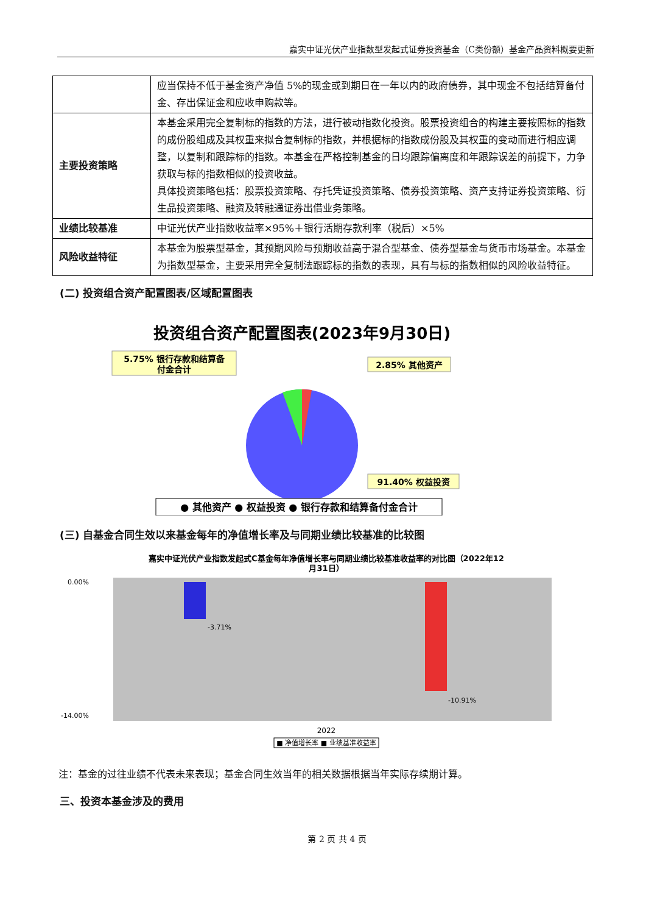嘉实中证光伏产业指数型发起式证券投资基金（C类份额）基金产品资料概要更新
| | 应当保持不低于基金资产净值 5%的现金或到期日在一年以内的政府债券，其中现金不包括结算备付金、存出保证金和应收申购款等。 |
| 主要投资策略 | 本基金采用完全复制标的指数的方法，进行被动指数化投资。股票投资组合的构建主要按照标的指数的成份股组成及其权重来拟合复制标的指数，并根据标的指数成份股及其权重的变动而进行相应调整，以复制和跟踪标的指数。本基金在严格控制基金的日均跟踪偏离度和年跟踪误差的前提下，力争获取与标的指数相似的投资收益。 具体投资策略包括：股票投资策略、存托凭证投资策略、债券投资策略、资产支持证券投资策略、衍生品投资策略、融资及转融通证券出借业务策略。 |
| 业绩比较基准 | 中证光伏产业指数收益率×95%＋银行活期存款利率（税后）×5% |
| 风险收益特征 | 本基金为股票型基金，其预期风险与预期收益高于混合型基金、债券型基金与货币市场基金。本基金为指数型基金，主要采用完全复制法跟踪标的指数的表现，具有与标的指数相似的风险收益特征。 |
(二) 投资组合资产配置图表/区域配置图表
投资组合资产配置图表(2023年9月30日)
5.75% 银行存款和结算备
付金合计
2.85% 其他资产
91.40% 权益投资
● 其他资产 ● 权益投资 ● 银行存款和结算备付金合计
(三) 自基金合同生效以来基金每年的净值增长率及与同期业绩比较基准的比较图
嘉实中证光伏产业指数发起式C基金每年净值增长率与同期业绩比较基准收益率的对比图（2022年12
月31日）
0.00%
-14.00%
-3.71%
-10.91%
2022
■ 净值增长率 ■ 业绩基准收益率
注：基金的过往业绩不代表未来表现；基金合同生效当年的相关数据根据当年实际存续期计算。
三、投资本基金涉及的费用
第 2 页 共 4 页